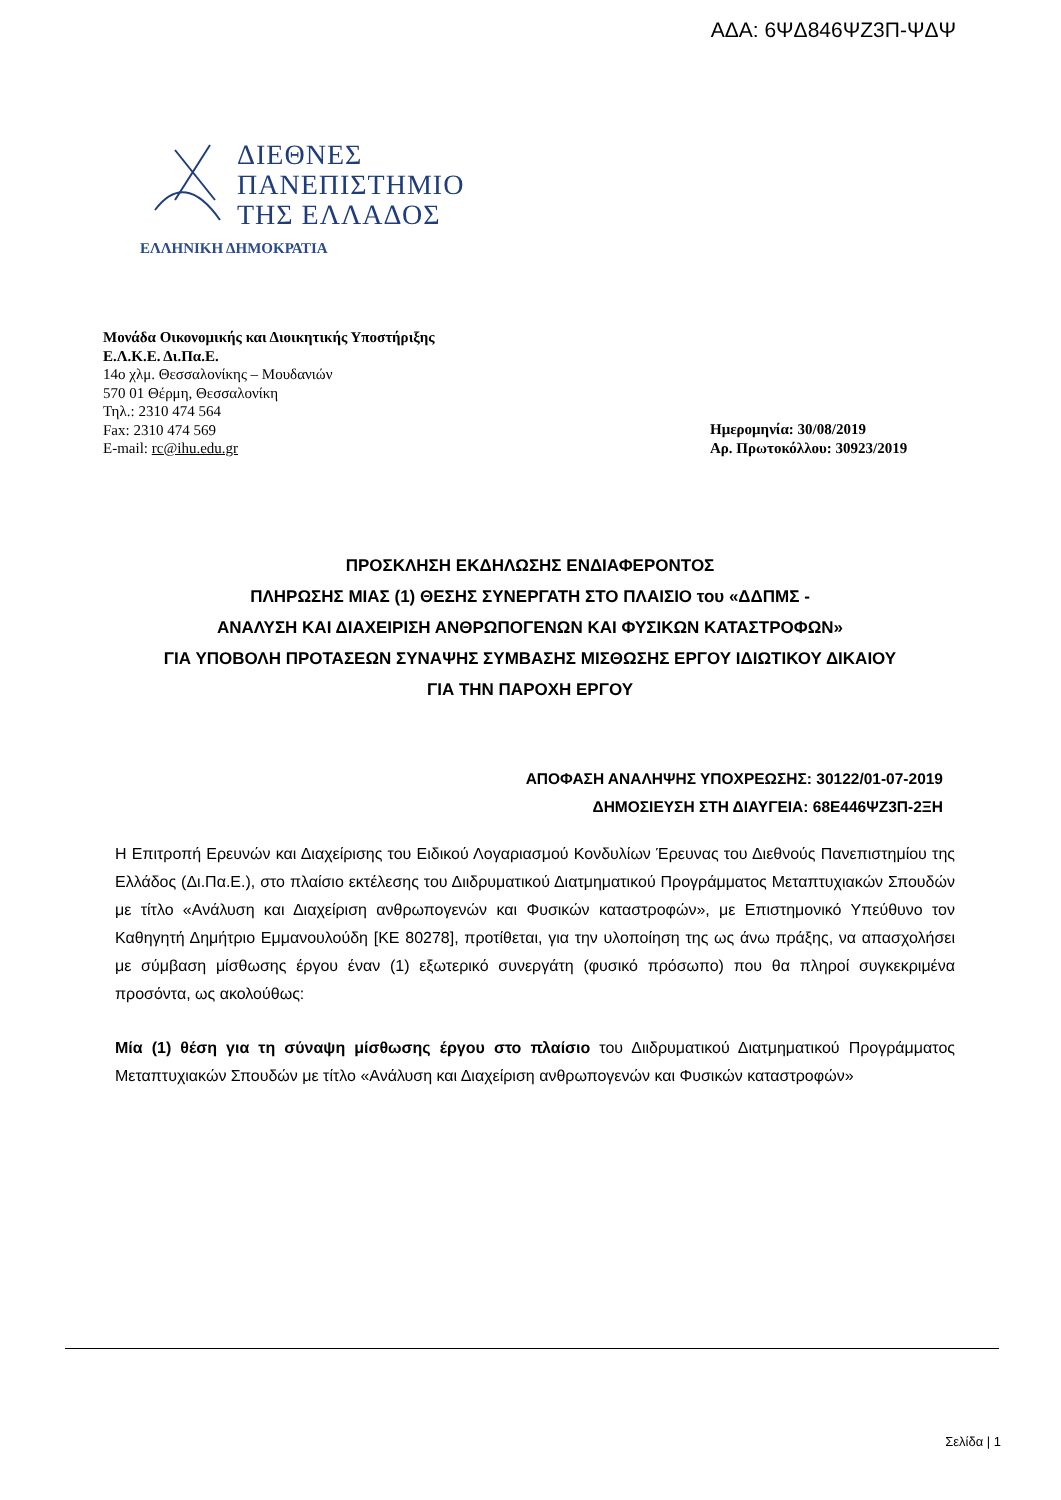ΑΔΑ: 6ΨΔ846ΨΖ3Π-ΨΔΨ
ΔΙΕΘΝΕΣ
ΠΑΝΕΠΙΣΤΗΜΙΟ
ΤΗΣ ΕΛΛΑΔΟΣ
ΕΛΛΗΝΙΚΗ ΔΗΜΟΚΡΑΤΙΑ
Μονάδα Οικονομικής και Διοικητικής Υποστήριξης
Ε.Λ.Κ.Ε. Δι.Πα.Ε.
14ο χλμ. Θεσσαλονίκης – Μουδανιών
570 01 Θέρμη, Θεσσαλονίκη
Τηλ.: 2310 474 564
Fax: 2310 474 569
E-mail: rc@ihu.edu.gr
Ημερομηνία: 30/08/2019
Αρ. Πρωτοκόλλου: 30923/2019
ΠΡΟΣΚΛΗΣΗ ΕΚΔΗΛΩΣΗΣ ΕΝΔΙΑΦΕΡΟΝΤΟΣ
ΠΛΗΡΩΣΗΣ ΜΙΑΣ (1) ΘΕΣΗΣ ΣΥΝΕΡΓΑΤΗ ΣΤΟ ΠΛΑΙΣΙΟ του «ΔΔΠΜΣ -
ΑΝΑΛΥΣΗ ΚΑΙ ΔΙΑΧΕΙΡΙΣΗ ΑΝΘΡΩΠΟΓΕΝΩΝ ΚΑΙ ΦΥΣΙΚΩΝ ΚΑΤΑΣΤΡΟΦΩΝ»
ΓΙΑ ΥΠΟΒΟΛΗ ΠΡΟΤΑΣΕΩΝ ΣΥΝΑΨΗΣ ΣΥΜΒΑΣΗΣ ΜΙΣΘΩΣΗΣ ΕΡΓΟΥ ΙΔΙΩΤΙΚΟΥ ΔΙΚΑΙΟΥ
ΓΙΑ ΤΗΝ ΠΑΡΟΧΗ ΕΡΓΟΥ
ΑΠΟΦΑΣΗ ΑΝΑΛΗΨΗΣ ΥΠΟΧΡΕΩΣΗΣ: 30122/01-07-2019
ΔΗΜΟΣΙΕΥΣΗ ΣΤΗ ΔΙΑΥΓΕΙΑ: 68Ε446ΨΖ3Π-2ΞΗ
Η Επιτροπή Ερευνών και Διαχείρισης του Ειδικού Λογαριασμού Κονδυλίων Έρευνας του Διεθνούς Πανεπιστημίου της Ελλάδος (Δι.Πα.Ε.), στο πλαίσιο εκτέλεσης του Διιδρυματικού Διατμηματικού Προγράμματος Μεταπτυχιακών Σπουδών με τίτλο «Ανάλυση και Διαχείριση ανθρωπογενών και Φυσικών καταστροφών», με Επιστημονικό Υπεύθυνο τον Καθηγητή Δημήτριο Εμμανουλούδη [ΚΕ 80278], προτίθεται, για την υλοποίηση της ως άνω πράξης, να απασχολήσει με σύμβαση μίσθωσης έργου έναν (1) εξωτερικό συνεργάτη (φυσικό πρόσωπο) που θα πληροί συγκεκριμένα προσόντα, ως ακολούθως:
Μία (1) θέση για τη σύναψη μίσθωσης έργου στο πλαίσιο του Διιδρυματικού Διατμηματικού Προγράμματος Μεταπτυχιακών Σπουδών με τίτλο «Ανάλυση και Διαχείριση ανθρωπογενών και Φυσικών καταστροφών»
Σελίδα | 1